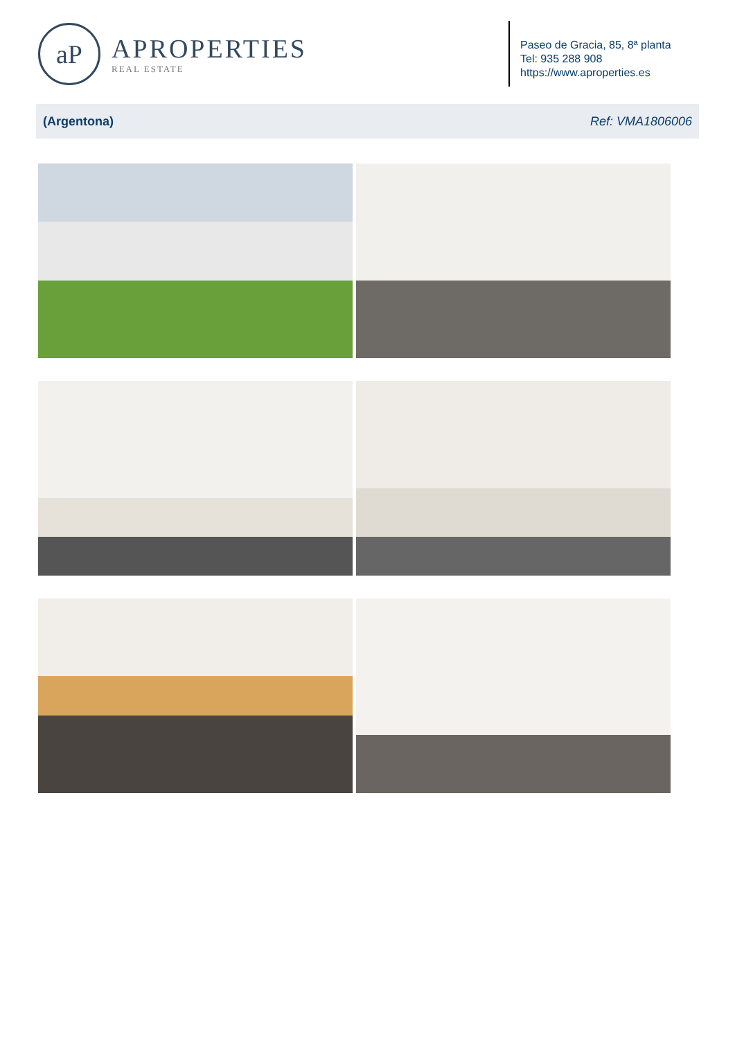aP
APROPERTIES
REAL ESTATE
Paseo de Gracia, 85, 8ª planta
Tel: 935 288 908
https://www.aproperties.es
(Argentona) Ref: VMA1806006